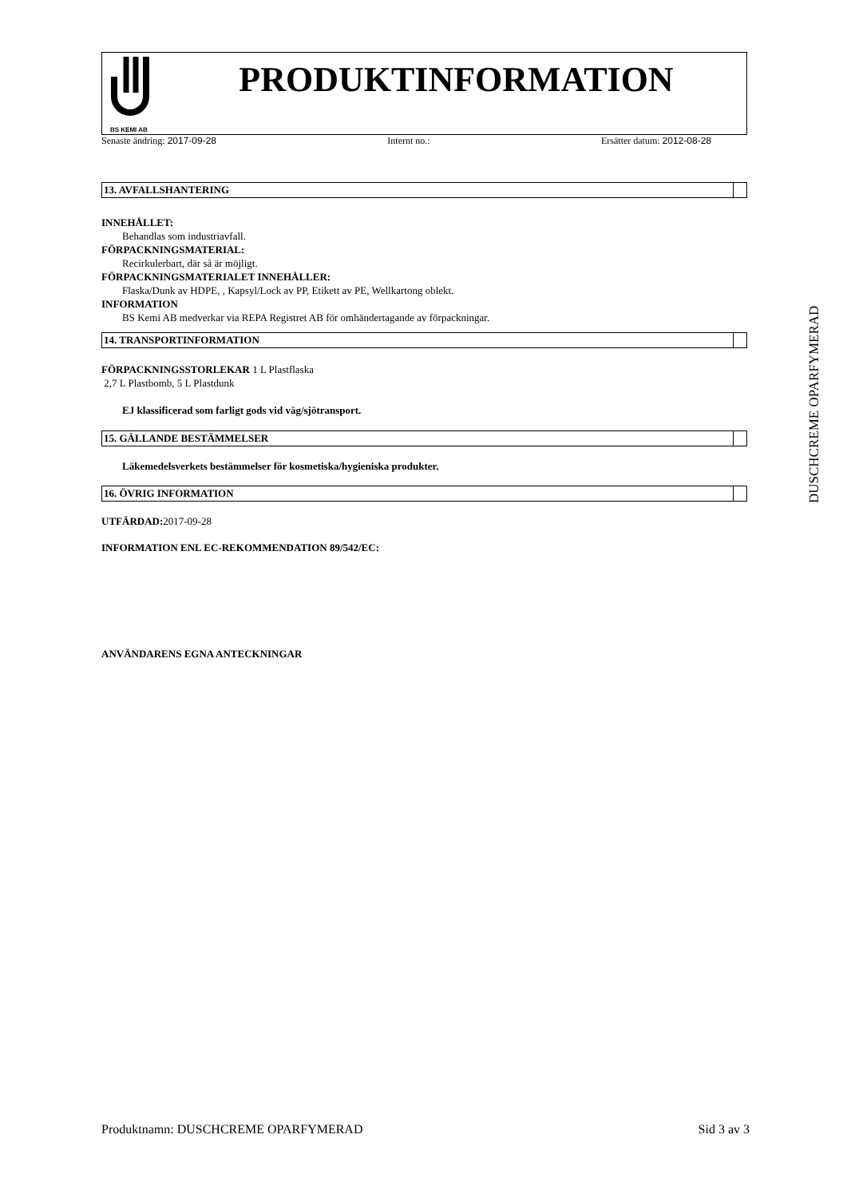BS KEMI AB
PRODUKTINFORMATION
Senaste ändring: 2017-09-28 Internt no.: Ersätter datum: 2012-08-28
13. AVFALLSHANTERING
INNEHÅLLET:
Behandlas som industriavfall.
FÖRPACKNINGSMATERIAL:
Recirkulerbart, där så är möjligt.
FÖRPACKNINGSMATERIALET INNEHÅLLER:
Flaska/Dunk av HDPE, , Kapsyl/Lock av PP, Etikett av PE, Wellkartong oblekt.
INFORMATION
BS Kemi AB medverkar via REPA Registret AB för omhändertagande av förpackningar.
14. TRANSPORTINFORMATION
FÖRPACKNINGSSTORLEKAR 1 L Plastflaska
2,7 L Plastbomb, 5 L Plastdunk
EJ klassificerad som farligt gods vid väg/sjötransport.
15. GÄLLANDE BESTÄMMELSER
Läkemedelsverkets bestämmelser för kosmetiska/hygieniska produkter.
16. ÖVRIG INFORMATION
UTFÄRDAD: 2017-09-28
INFORMATION ENL EC-REKOMMENDATION 89/542/EC:
ANVÄNDARENS EGNA ANTECKNINGAR
DUSCHCREME OPARFYMERAD
Produktnamn: DUSCHCREME OPARFYMERAD Sid 3 av 3